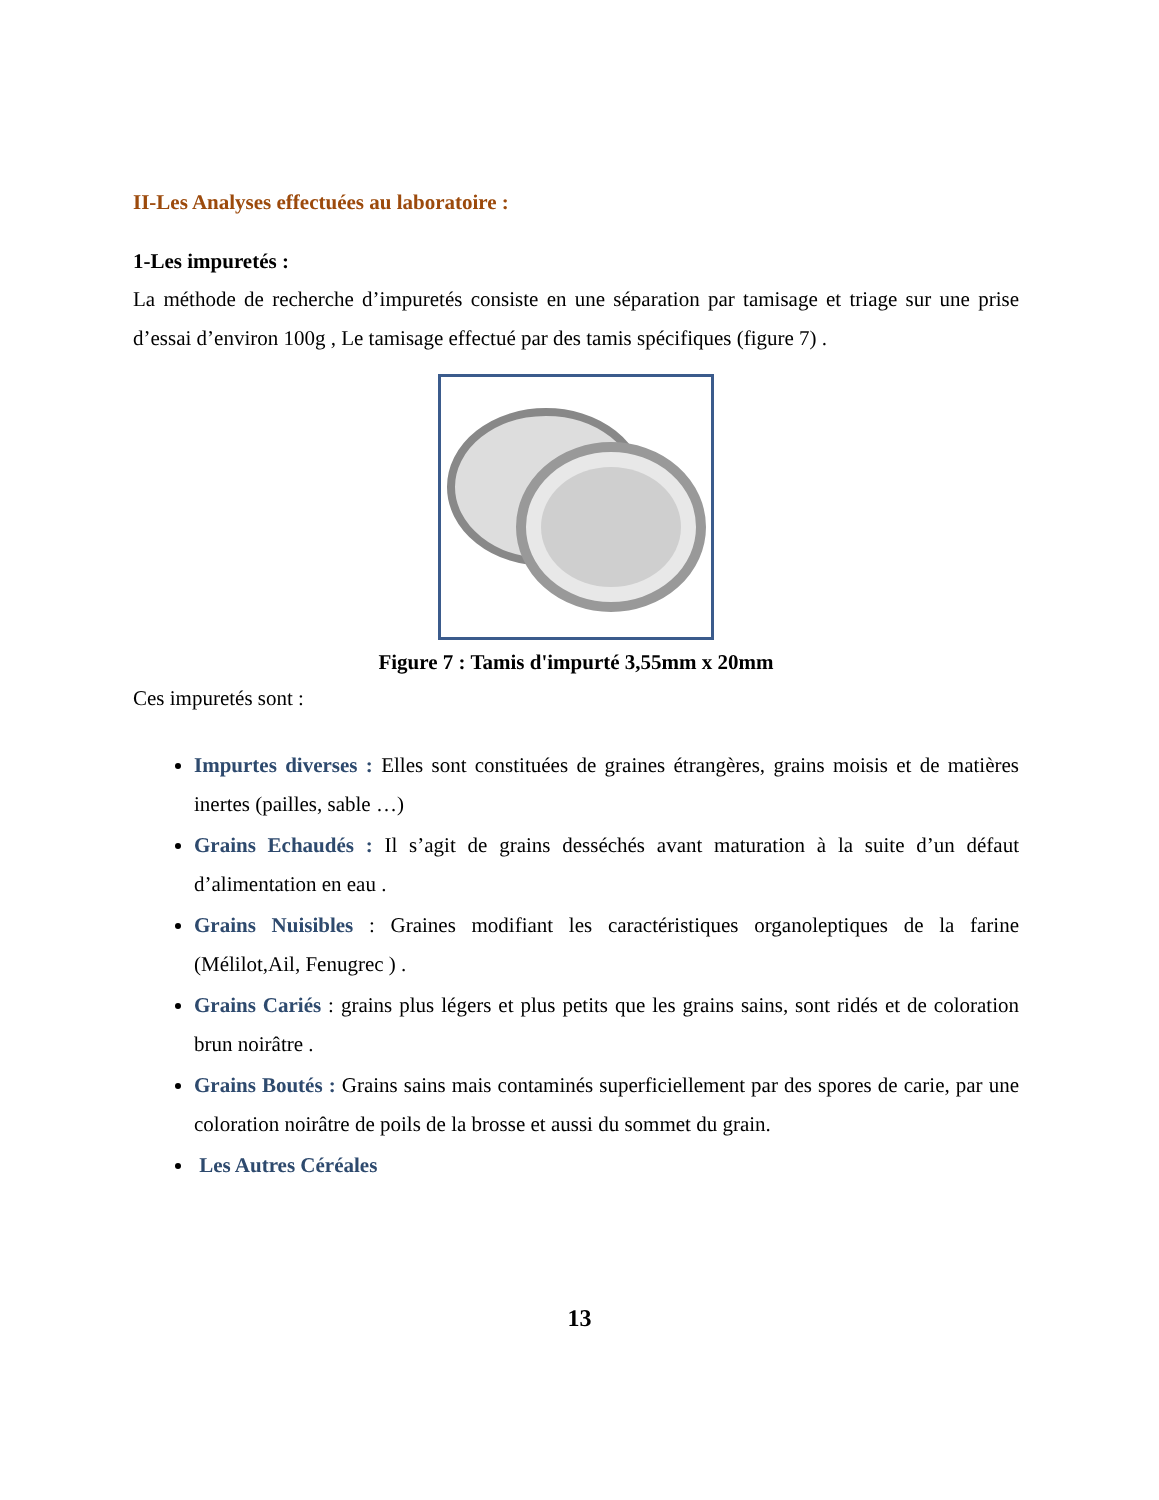II-Les Analyses effectuées au laboratoire :
1-Les impuretés :
La méthode de recherche d’impuretés consiste en une séparation par tamisage et triage sur une prise d’essai d’environ 100g , Le tamisage effectué par des tamis spécifiques (figure 7) .
Figure 7 : Tamis d'impurté 3,55mm x 20mm
Ces impuretés sont :
Impurtes diverses : Elles sont constituées de graines étrangères, grains moisis et de matières inertes (pailles, sable …)
Grains Echaudés : Il s’agit de grains desséchés avant maturation à la suite d’un défaut d’alimentation en eau .
Grains Nuisibles : Graines modifiant les caractéristiques organoleptiques de la farine (Mélilot,Ail, Fenugrec ) .
Grains Cariés : grains plus légers et plus petits que les grains sains, sont ridés et de coloration brun noirâtre .
Grains Boutés : Grains sains mais contaminés superficiellement par des spores de carie, par une coloration noirâtre de poils de la brosse et aussi du sommet du grain.
Les Autres Céréales
13